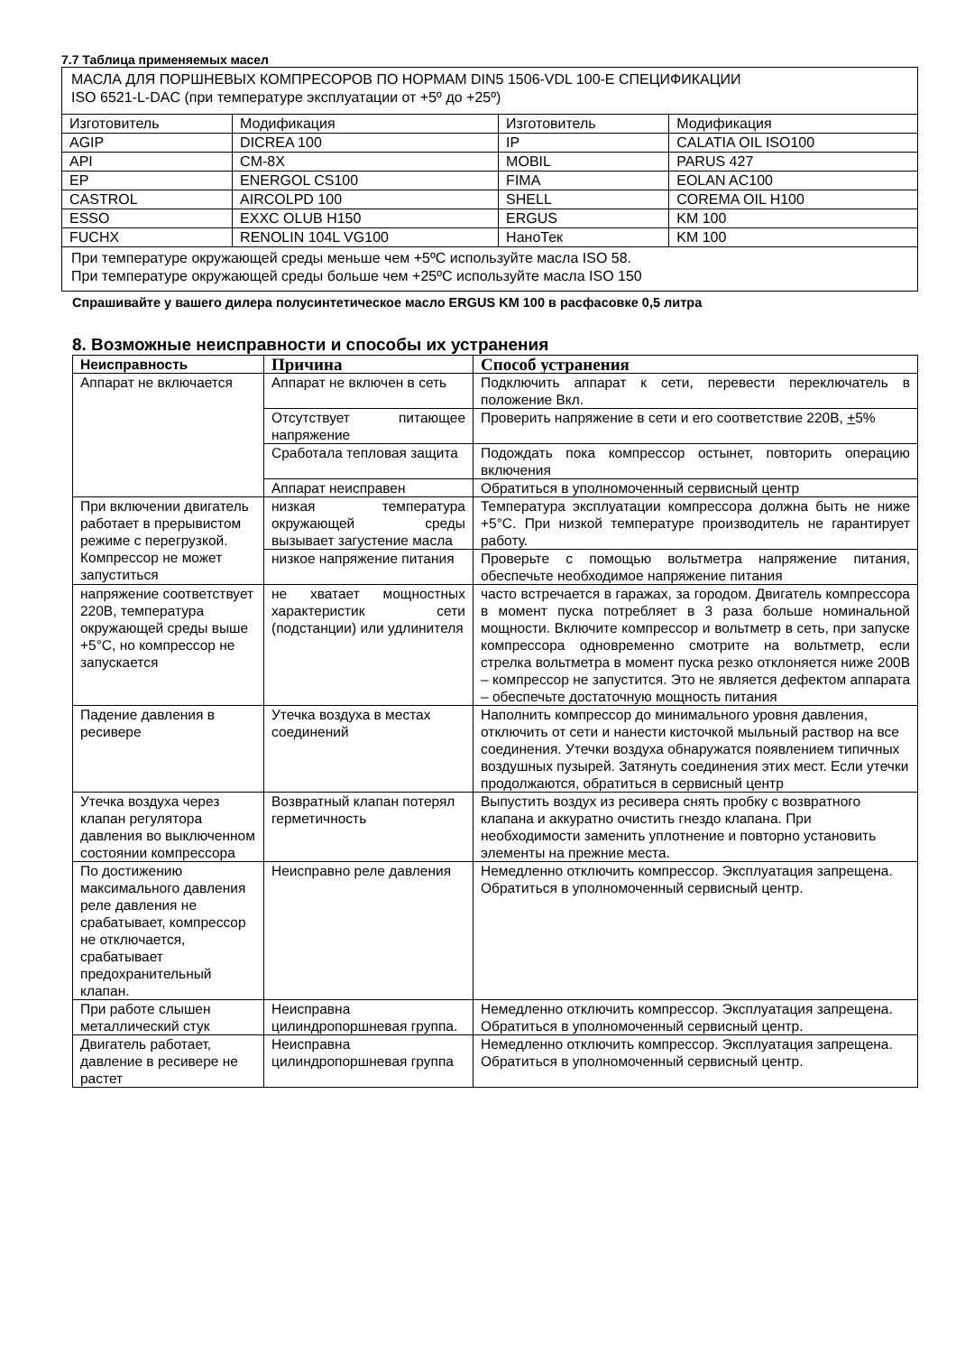7.7 Таблица применяемых масел
| МАСЛА ДЛЯ ПОРШНЕВЫХ КОМПРЕСОРОВ ПО НОРМАМ DIN5 1506-VDL 100-E СПЕЦИФИКАЦИИ ISO 6521-L-DAC (при температуре эксплуатации от +5º до +25º) | | | |
| Изготовитель | Модификация | Изготовитель | Модификация |
| AGIP | DICREA 100 | IP | CALATIA OIL ISO100 |
| API | CM-8X | MOBIL | PARUS 427 |
| EP | ENERGOL CS100 | FIMA | EOLAN AC100 |
| CASTROL | AIRCOLPD 100 | SHELL | COREMA OIL H100 |
| ESSO | EXXC OLUB H150 | ERGUS | KM 100 |
| FUCHX | RENOLIN 104L VG100 | НаноТек | KM 100 |
| При температуре окружающей среды меньше чем +5ºC используйте масла ISO 58. При температуре окружающей среды больше чем +25ºC используйте масла ISO 150 | | | |
Спрашивайте у вашего дилера полусинтетическое масло ERGUS KM 100 в расфасовке 0,5 литра
8. Возможные неисправности и способы их устранения
| Неисправность | Причина | Способ устранения |
| --- | --- | --- |
| Аппарат не включается | Аппарат не включен в сеть | Подключить аппарат к сети, перевести переключатель в положение Вкл. |
| | Отсутствует питающее напряжение | Проверить напряжение в сети и его соответствие 220В, + 5% |
| | Сработала тепловая защита | Подождать пока компрессор остынет, повторить операцию включения |
| | Аппарат неисправен | Обратиться в уполномоченный сервисный центр |
| При включении двигатель работает в прерывистом режиме с перегрузкой. Компрессор не может запуститься | низкая температура окружающей среды вызывает загустение масла | Температура эксплуатации компрессора должна быть не ниже +5°C. При низкой температуре производитель не гарантирует работу. |
| | низкое напряжение питания | Проверьте с помощью вольтметра напряжение питания, обеспечьте необходимое напряжение питания |
| напряжение соответствует 220В, температура окружающей среды выше +5°C, но компрессор не запускается | не хватает мощностных характеристик сети (подстанции) или удлинителя | часто встречается в гаражах, за городом. Двигатель компрессора в момент пуска потребляет в 3 раза больше номинальной мощности. Включите компрессор и вольтметр в сеть, при запуске компрессора одновременно смотрите на вольтметр, если стрелка вольтметра в момент пуска резко отклоняется ниже 200В – компрессор не запустится. Это не является дефектом аппарата – обеспечьте достаточную мощность питания |
| Падение давления в ресивере | Утечка воздуха в местах соединений | Наполнить компрессор до минимального уровня давления, отключить от сети и нанести кисточкой мыльный раствор на все соединения. Утечки воздуха обнаружатся появлением типичных воздушных пузырей. Затянуть соединения этих мест. Если утечки продолжаются, обратиться в сервисный центр |
| Утечка воздуха через клапан регулятора давления во выключенном состоянии компрессора | Возвратный клапан потерял герметичность | Выпустить воздух из ресивера снять пробку с возвратного клапана и аккуратно очистить гнездо клапана. При необходимости заменить уплотнение и повторно установить элементы на прежние места. |
| По достижению максимального давления реле давления не срабатывает, компрессор не отключается, срабатывает предохранительный клапан. | Неисправно реле давления | Немедленно отключить компрессор. Эксплуатация запрещена. Обратиться в уполномоченный сервисный центр. |
| При работе слышен металлический стук | Неисправна цилиндропоршневая группа. | Немедленно отключить компрессор. Эксплуатация запрещена. Обратиться в уполномоченный сервисный центр. |
| Двигатель работает, давление в ресивере не растет | Неисправна цилиндропоршневая группа | Немедленно отключить компрессор. Эксплуатация запрещена. Обратиться в уполномоченный сервисный центр. |